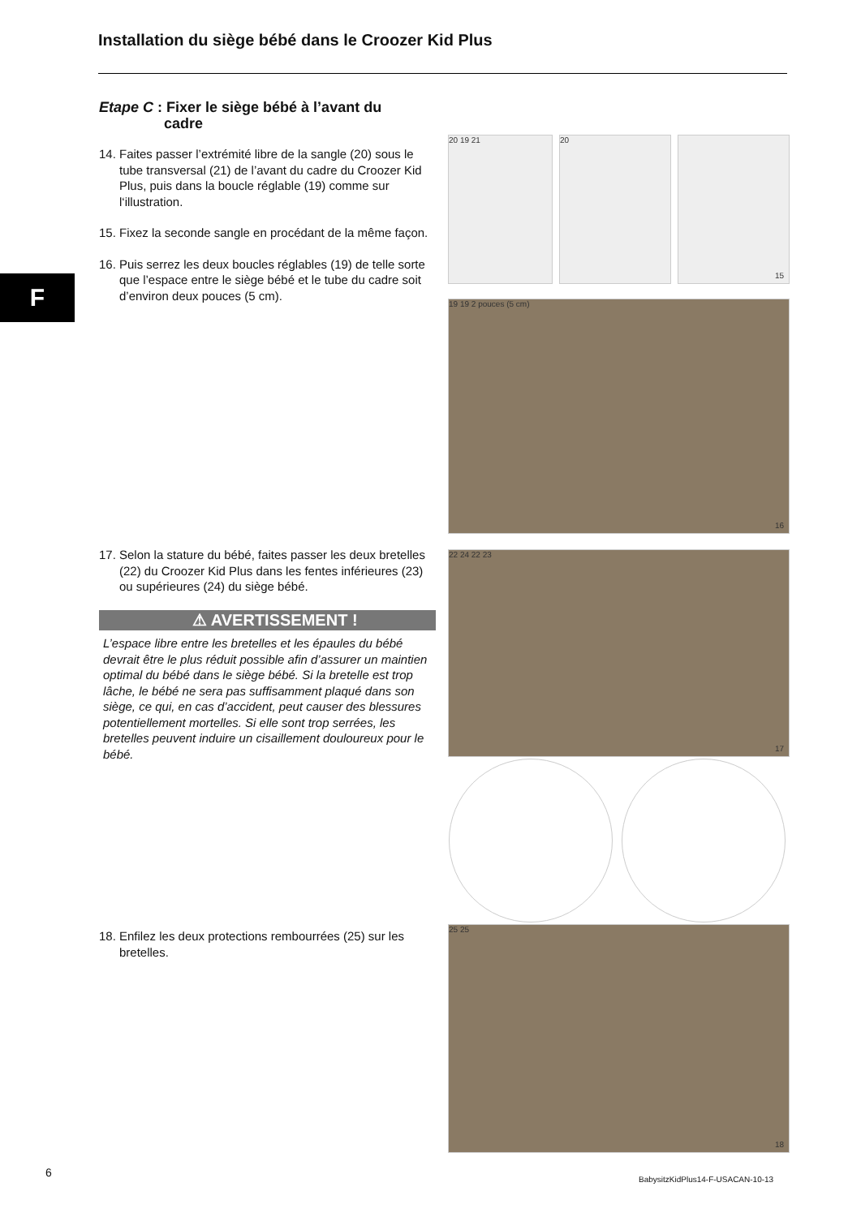Installation du siège bébé dans le Croozer Kid Plus
F
Etape C : Fixer le siège bébé à l’avant du
cadre
14. Faites passer l’extrémité libre de la sangle (20) sous le tube transversal (21) de l’avant du cadre du Croozer Kid Plus, puis dans la boucle réglable (19) comme sur l‘illustration.
15. Fixez la seconde sangle en procédant de la même façon.
16. Puis serrez les deux boucles réglables (19) de telle sorte que l’espace entre le siège bébé et le tube du cadre soit d’environ deux pouces (5 cm).
17. Selon la stature du bébé, faites passer les deux bretelles (22) du Croozer Kid Plus dans les fentes inférieures (23) ou supérieures (24) du siège bébé.
⚠ AVERTISSEMENT !
L’espace libre entre les bretelles et les épaules du bébé devrait être le plus réduit possible afin d’assurer un maintien optimal du bébé dans le siège bébé. Si la bretelle est trop lâche, le bébé ne sera pas suffisamment plaqué dans son siège, ce qui, en cas d’accident, peut causer des blessures potentiellement mortelles. Si elle sont trop serrées, les bretelles peuvent induire un cisaillement douloureux pour le bébé.
18. Enfilez les deux protections rembourrées (25) sur les bretelles.
20 19 21 20 15
19 19 2 pouces (5 cm)
16
22 24 22 23
17
25 25
18
6
BabysitzKidPlus14-F-USACAN-10-13